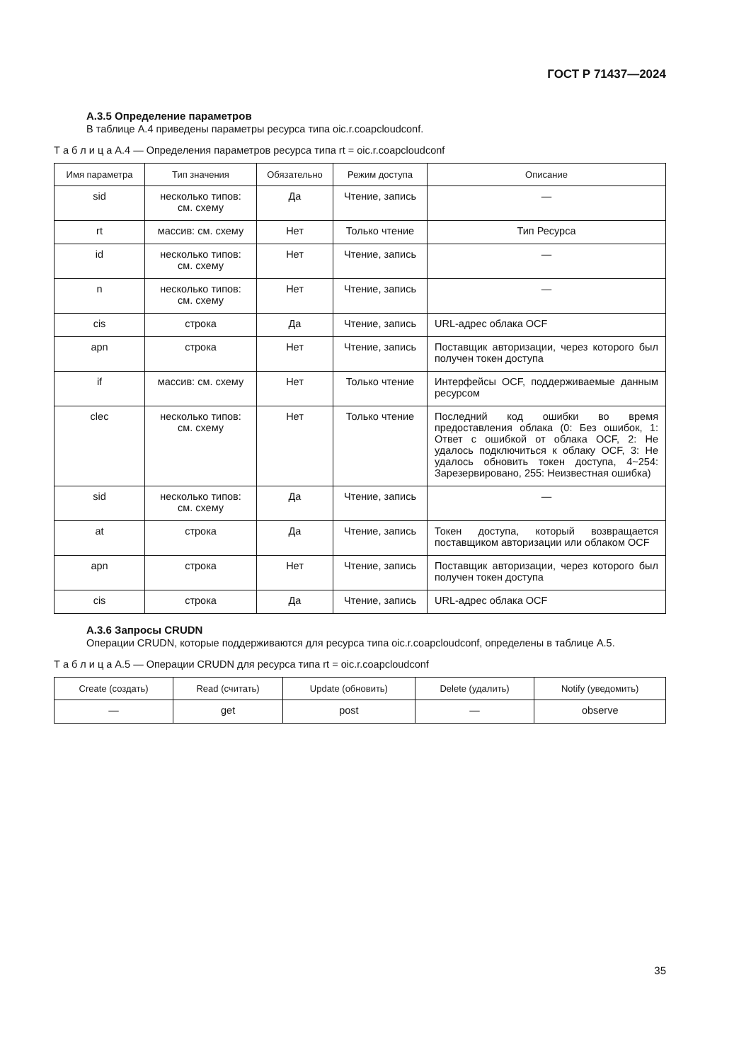ГОСТ Р 71437—2024
А.3.5 Определение параметров
В таблице А.4 приведены параметры ресурса типа oic.r.coapcloudconf.
Т а б л и ц а А.4 — Определения параметров ресурса типа rt = oic.r.coapcloudconf
| Имя параметра | Тип значения | Обязательно | Режим доступа | Описание |
| --- | --- | --- | --- | --- |
| sid | несколько типов: см. схему | Да | Чтение, запись | — |
| rt | массив: см. схему | Нет | Только чтение | Тип Ресурса |
| id | несколько типов: см. схему | Нет | Чтение, запись | — |
| n | несколько типов: см. схему | Нет | Чтение, запись | — |
| cis | строка | Да | Чтение, запись | URL-адрес облака OCF |
| apn | строка | Нет | Чтение, запись | Поставщик авторизации, через которого был получен токен доступа |
| if | массив: см. схему | Нет | Только чтение | Интерфейсы OCF, поддерживаемые данным ресурсом |
| clec | несколько типов: см. схему | Нет | Только чтение | Последний код ошибки во время предоставления облака (0: Без ошибок, 1: Ответ с ошибкой от облака OCF, 2: Не удалось подключиться к облаку OCF, 3: Не удалось обновить токен доступа, 4~254: Зарезервировано, 255: Неизвестная ошибка) |
| sid | несколько типов: см. схему | Да | Чтение, запись | — |
| at | строка | Да | Чтение, запись | Токен доступа, который возвращается поставщиком авторизации или облаком OCF |
| apn | строка | Нет | Чтение, запись | Поставщик авторизации, через которого был получен токен доступа |
| cis | строка | Да | Чтение, запись | URL-адрес облака OCF |
А.3.6 Запросы CRUDN
Операции CRUDN, которые поддерживаются для ресурса типа oic.r.coapcloudconf, определены в таблице А.5.
Т а б л и ц а А.5 — Операции CRUDN для ресурса типа rt = oic.r.coapcloudconf
| Create (создать) | Read (считать) | Update (обновить) | Delete (удалить) | Notify (уведомить) |
| --- | --- | --- | --- | --- |
| — | get | post | — | observe |
35